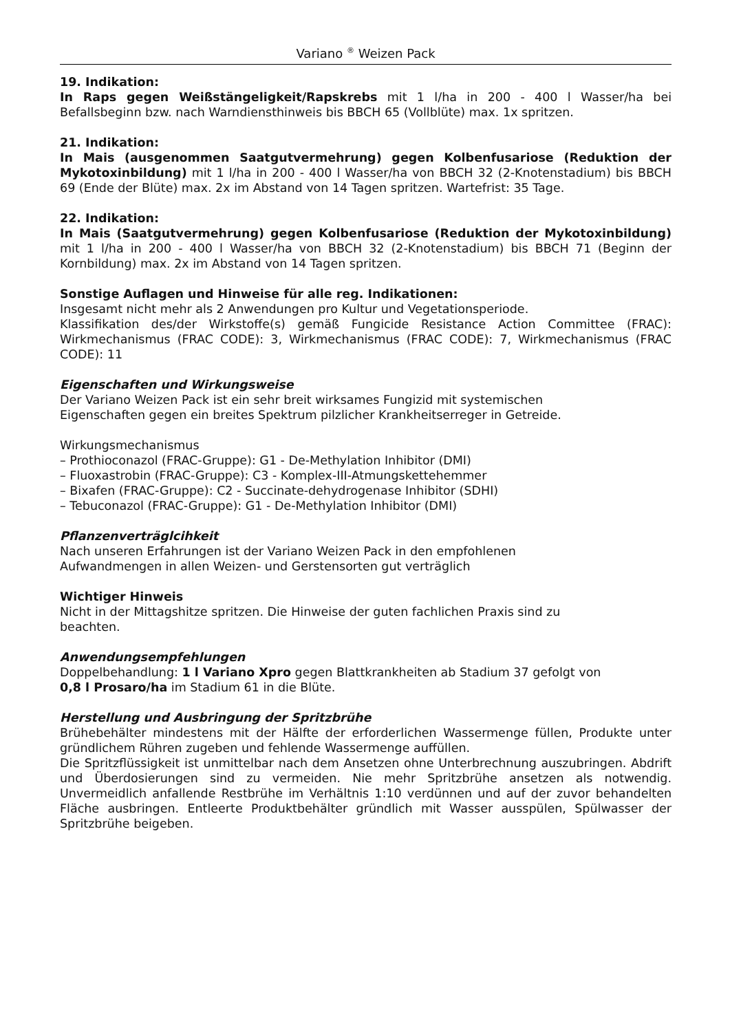Variano <sup>®</sup> Weizen Pack
19. Indikation:
In Raps gegen Weißstängeligkeit/Rapskrebs mit 1 l/ha in 200 - 400 l Wasser/ha bei Befallsbeginn bzw. nach Warndiensthinweis bis BBCH 65 (Vollblüte) max. 1x spritzen.
21. Indikation:
In Mais (ausgenommen Saatgutvermehrung) gegen Kolbenfusariose (Reduktion der Mykotoxinbildung) mit 1 l/ha in 200 - 400 l Wasser/ha von BBCH 32 (2-Knotenstadium) bis BBCH 69 (Ende der Blüte) max. 2x im Abstand von 14 Tagen spritzen. Wartefrist: 35 Tage.
22. Indikation:
In Mais (Saatgutvermehrung) gegen Kolbenfusariose (Reduktion der Mykotoxinbildung) mit 1 l/ha in 200 - 400 l Wasser/ha von BBCH 32 (2-Knotenstadium) bis BBCH 71 (Beginn der Kornbildung) max. 2x im Abstand von 14 Tagen spritzen.
Sonstige Auflagen und Hinweise für alle reg. Indikationen:
Insgesamt nicht mehr als 2 Anwendungen pro Kultur und Vegetationsperiode.
Klassifikation des/der Wirkstoffe(s) gemäß Fungicide Resistance Action Committee (FRAC): Wirkmechanismus (FRAC CODE): 3, Wirkmechanismus (FRAC CODE): 7, Wirkmechanismus (FRAC CODE): 11
Eigenschaften und Wirkungsweise
Der Variano Weizen Pack ist ein sehr breit wirksames Fungizid mit systemischen
Eigenschaften gegen ein breites Spektrum pilzlicher Krankheitserreger in Getreide.
Wirkungsmechanismus
– Prothioconazol (FRAC-Gruppe): G1 - De-Methylation Inhibitor (DMI)
– Fluoxastrobin (FRAC-Gruppe): C3 - Komplex-III-Atmungskettehemmer
– Bixafen (FRAC-Gruppe): C2 - Succinate-dehydrogenase Inhibitor (SDHI)
– Tebuconazol (FRAC-Gruppe): G1 - De-Methylation Inhibitor (DMI)
Pflanzenverträglcihkeit
Nach unseren Erfahrungen ist der Variano Weizen Pack in den empfohlenen
Aufwandmengen in allen Weizen- und Gerstensorten gut verträglich
Wichtiger Hinweis
Nicht in der Mittagshitze spritzen. Die Hinweise der guten fachlichen Praxis sind zu
beachten.
Anwendungsempfehlungen
Doppelbehandlung: 1 l Variano Xpro gegen Blattkrankheiten ab Stadium 37 gefolgt von
0,8 l Prosaro/ha im Stadium 61 in die Blüte.
Herstellung und Ausbringung der Spritzbrühe
Brühebehälter mindestens mit der Hälfte der erforderlichen Wassermenge füllen, Produkte unter gründlichem Rühren zugeben und fehlende Wassermenge auffüllen.
Die Spritzflüssigkeit ist unmittelbar nach dem Ansetzen ohne Unterbrechnung auszubringen. Abdrift und Überdosierungen sind zu vermeiden. Nie mehr Spritzbrühe ansetzen als notwendig. Unvermeidlich anfallende Restbrühe im Verhältnis 1:10 verdünnen und auf der zuvor behandelten Fläche ausbringen. Entleerte Produktbehälter gründlich mit Wasser ausspülen, Spülwasser der Spritzbrühe beigeben.